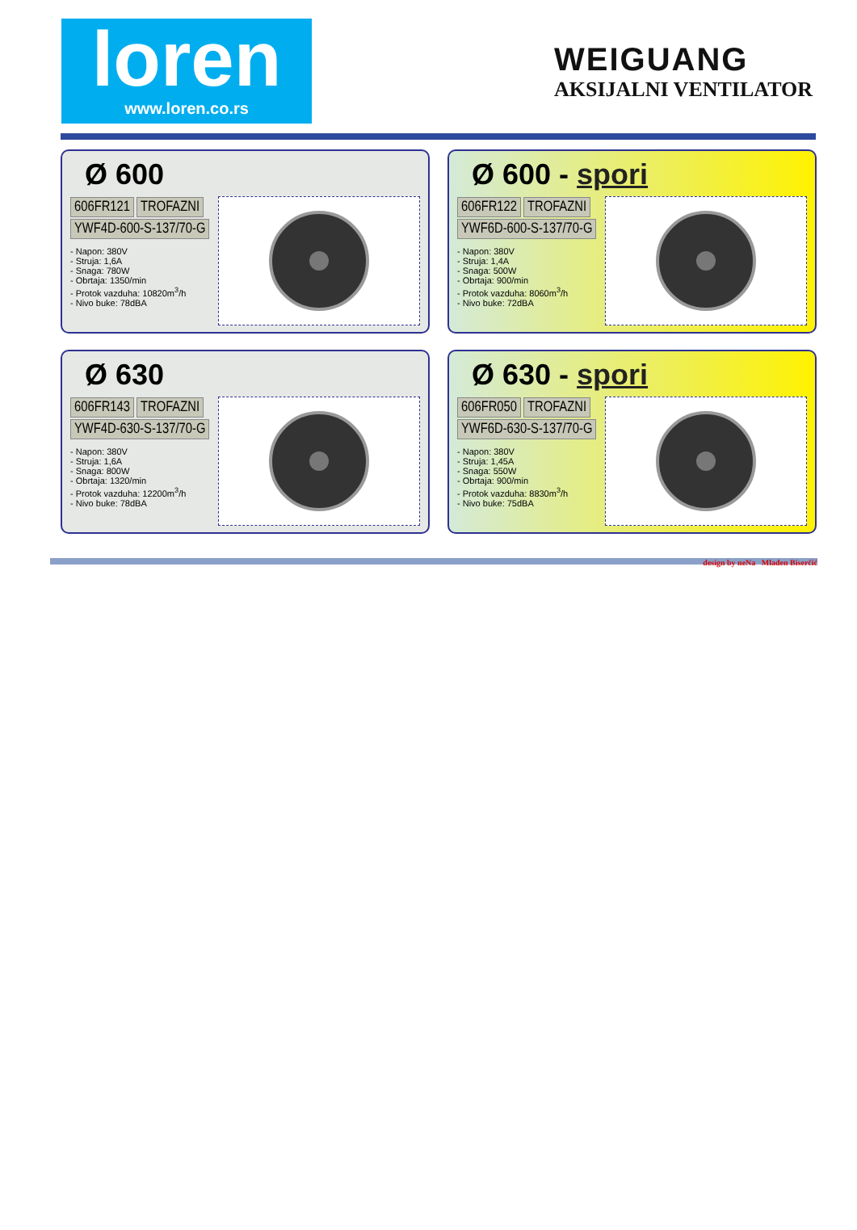loren
www.loren.co.rs
WEIGUANG
AKSIJALNI VENTILATOR
Ø 600
606FR121 TROFAZNI
YWF4D-600-S-137/70-G
- Napon: 380V
- Struja: 1,6A
- Snaga: 780W
- Obrtaja: 1350/min
- Protok vazduha: 10820m<sup>3</sup>/h
- Nivo buke: 78dBA
Ø 600 - spori
606FR122 TROFAZNI
YWF6D-600-S-137/70-G
- Napon: 380V
- Struja: 1,4A
- Snaga: 500W
- Obrtaja: 900/min
- Protok vazduha: 8060m<sup>3</sup>/h
- Nivo buke: 72dBA
Ø 630
606FR143 TROFAZNI
YWF4D-630-S-137/70-G
- Napon: 380V
- Struja: 1,6A
- Snaga: 800W
- Obrtaja: 1320/min
- Protok vazduha: 12200m<sup>3</sup>/h
- Nivo buke: 78dBA
Ø 630 - spori
606FR050 TROFAZNI
YWF6D-630-S-137/70-G
- Napon: 380V
- Struja: 1,45A
- Snaga: 550W
- Obrtaja: 900/min
- Protok vazduha: 8830m<sup>3</sup>/h
- Nivo buke: 75dBA
design by neNa Mladen Biserčić